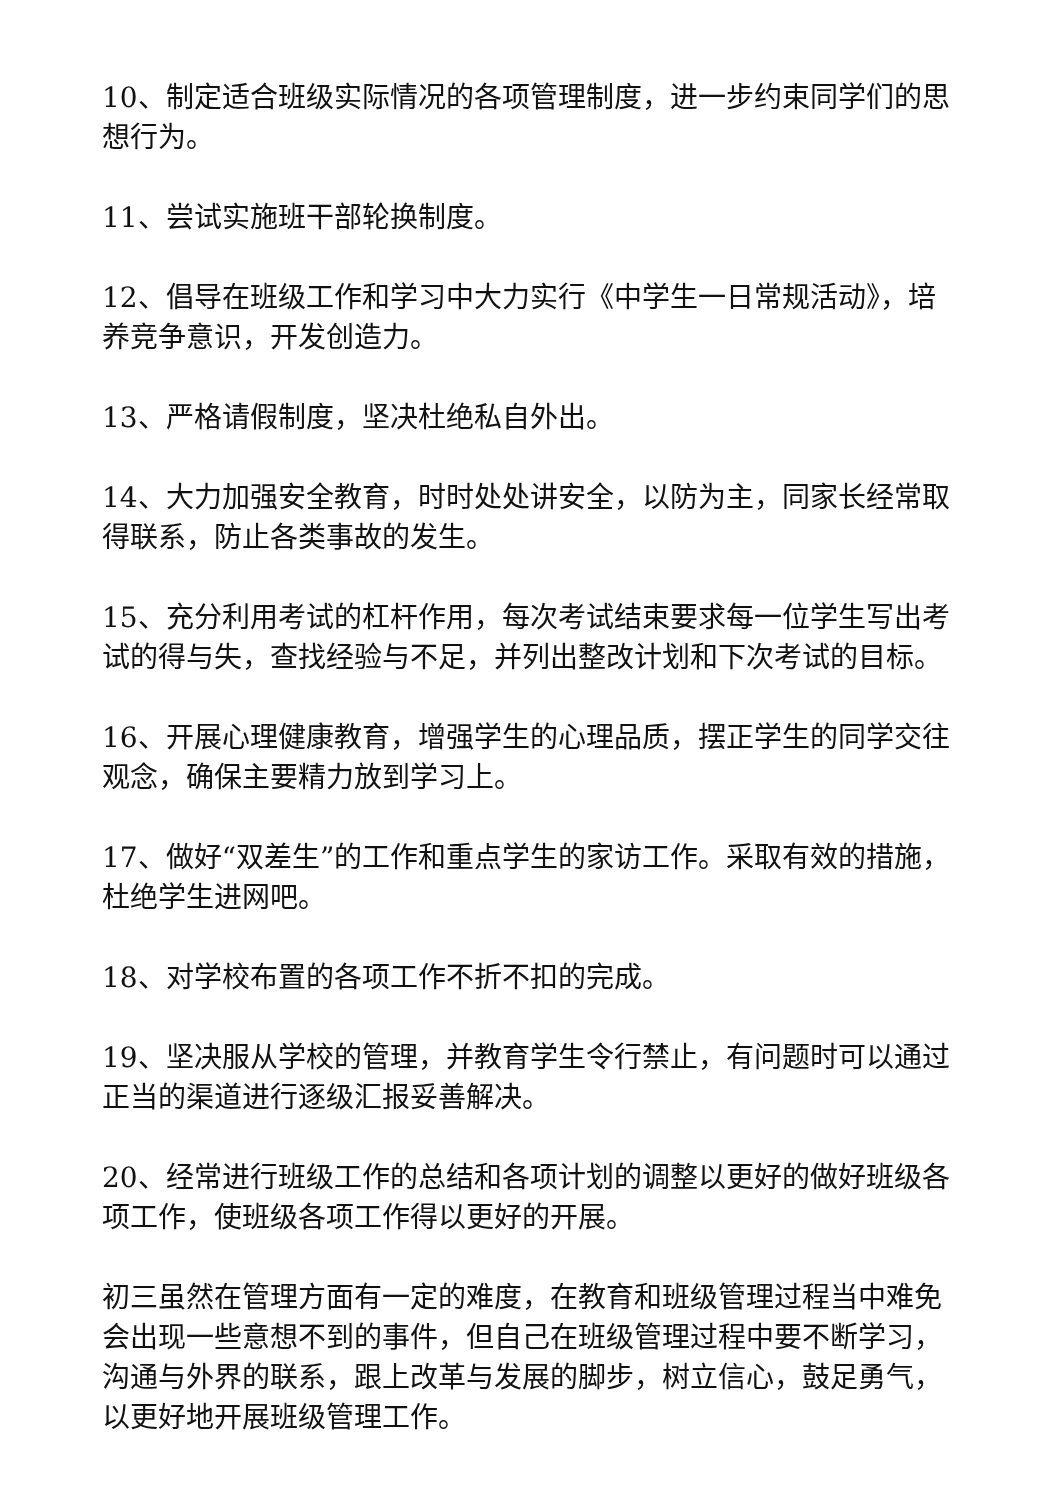10、制定适合班级实际情况的各项管理制度，进一步约束同学们的思想行为。
11、尝试实施班干部轮换制度。
12、倡导在班级工作和学习中大力实行《中学生一日常规活动》，培养竞争意识，开发创造力。
13、严格请假制度，坚决杜绝私自外出。
14、大力加强安全教育，时时处处讲安全，以防为主，同家长经常取得联系，防止各类事故的发生。
15、充分利用考试的杠杆作用，每次考试结束要求每一位学生写出考试的得与失，查找经验与不足，并列出整改计划和下次考试的目标。
16、开展心理健康教育，增强学生的心理品质，摆正学生的同学交往观念，确保主要精力放到学习上。
17、做好“双差生”的工作和重点学生的家访工作。采取有效的措施，杜绝学生进网吧。
18、对学校布置的各项工作不折不扣的完成。
19、坚决服从学校的管理，并教育学生令行禁止，有问题时可以通过正当的渠道进行逐级汇报妥善解决。
20、经常进行班级工作的总结和各项计划的调整以更好的做好班级各项工作，使班级各项工作得以更好的开展。
初三虽然在管理方面有一定的难度，在教育和班级管理过程当中难免会出现一些意想不到的事件，但自己在班级管理过程中要不断学习，沟通与外界的联系，跟上改革与发展的脚步，树立信心，鼓足勇气，以更好地开展班级管理工作。